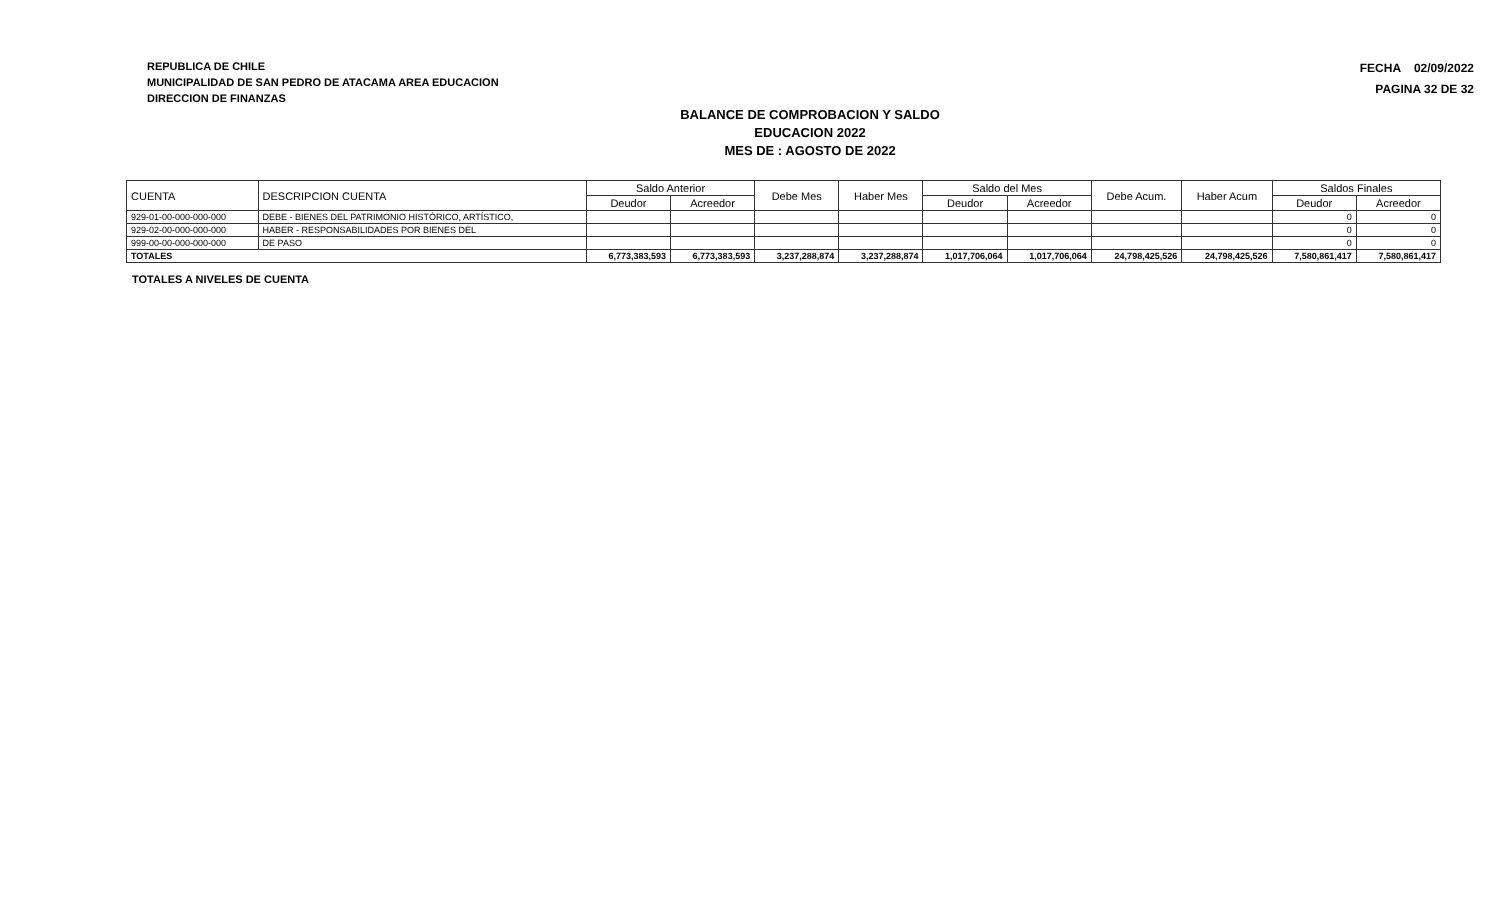REPUBLICA DE CHILE
MUNICIPALIDAD DE SAN PEDRO DE ATACAMA AREA EDUCACION
DIRECCION DE FINANZAS
FECHA 02/09/2022
PAGINA 32 DE 32
BALANCE DE COMPROBACION Y SALDO
EDUCACION 2022
MES DE : AGOSTO DE 2022
| CUENTA | DESCRIPCION CUENTA | Saldo Anterior | | Debe Mes | Haber Mes | Saldo del Mes | | Debe Acum. | Haber Acum | Saldos Finales | |
| --- | --- | --- | --- | --- | --- | --- | --- | --- | --- | --- | --- |
| | | Deudor | Acreedor | | | Deudor | Acreedor | | | Deudor | Acreedor |
| 929-01-00-000-000-000 | DEBE - BIENES DEL PATRIMONIO HISTÓRICO, ARTÍSTICO, | | | | | | | | | 0 | 0 |
| 929-02-00-000-000-000 | HABER - RESPONSABILIDADES POR BIENES DEL | | | | | | | | | 0 | 0 |
| 999-00-00-000-000-000 | DE PASO | | | | | | | | | 0 | 0 |
| TOTALES | | 6,773,383,593 | 6,773,383,593 | 3,237,288,874 | 3,237,288,874 | 1,017,706,064 | 1,017,706,064 | 24,798,425,526 | 24,798,425,526 | 7,580,861,417 | 7,580,861,417 |
TOTALES A NIVELES DE CUENTA